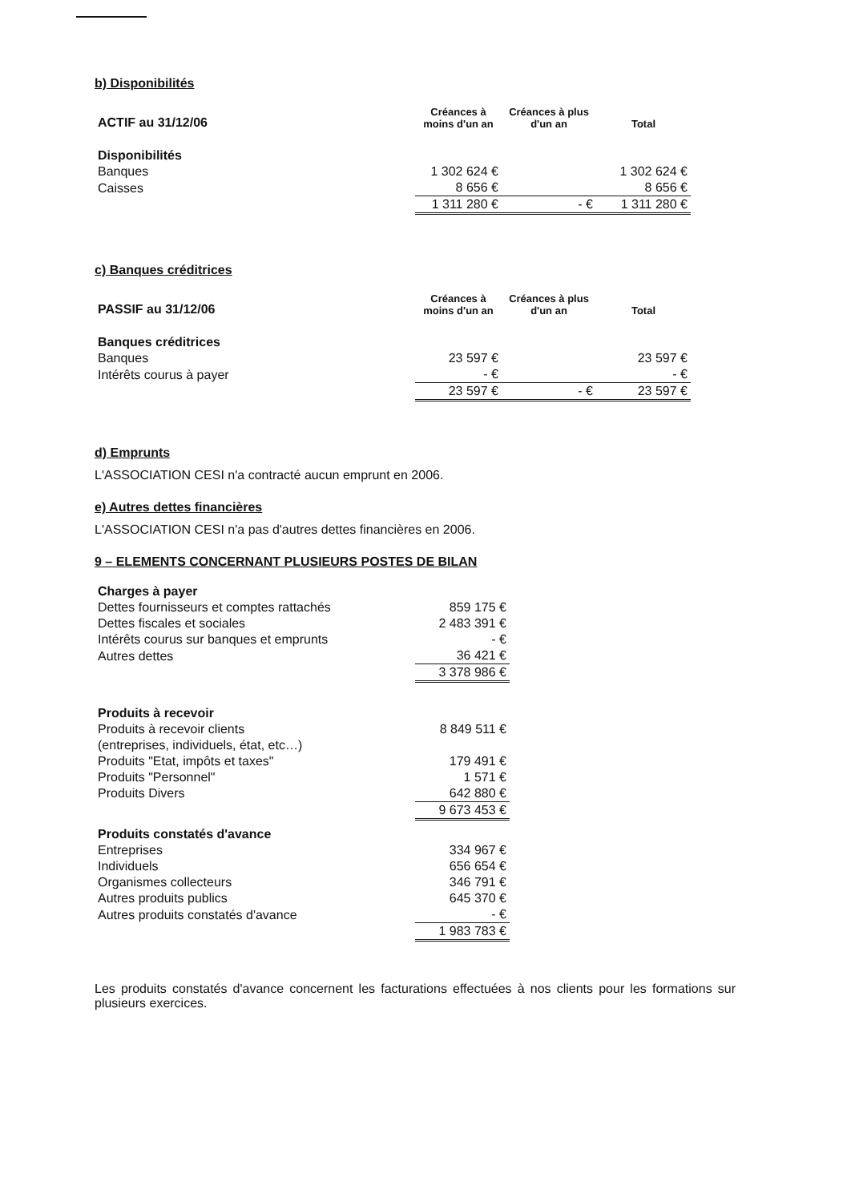b) Disponibilités
| ACTIF au 31/12/06 | Créances à moins d'un an | Créances à plus d'un an | Total |
| Disponibilités | | | |
| Banques | 1 302 624 € | | 1 302 624 € |
| Caisses | 8 656 € | | 8 656 € |
| | 1 311 280 € | - € | 1 311 280 € |
c) Banques créditrices
| PASSIF au 31/12/06 | Créances à moins d'un an | Créances à plus d'un an | Total |
| Banques créditrices | | | |
| Banques | 23 597 € | | 23 597 € |
| Intérêts courus à payer | - € | | - € |
| | 23 597 € | - € | 23 597 € |
d) Emprunts
L'ASSOCIATION CESI n'a contracté aucun emprunt en 2006.
e) Autres dettes financières
L'ASSOCIATION CESI n'a pas d'autres dettes financières en 2006.
9 – ELEMENTS CONCERNANT PLUSIEURS POSTES DE BILAN
| Charges à payer | |
| Dettes fournisseurs et comptes rattachés | 859 175 € |
| Dettes fiscales et sociales | 2 483 391 € |
| Intérêts courus sur banques et emprunts | - € |
| Autres dettes | 36 421 € |
| | 3 378 986 € |
| Produits à recevoir | |
| Produits à recevoir clients | 8 849 511 € |
| (entreprises, individuels, état, etc…) | |
| Produits "Etat, impôts et taxes" | 179 491 € |
| Produits "Personnel" | 1 571 € |
| Produits Divers | 642 880 € |
| | 9 673 453 € |
| Produits constatés d'avance | |
| Entreprises | 334 967 € |
| Individuels | 656 654 € |
| Organismes collecteurs | 346 791 € |
| Autres produits publics | 645 370 € |
| Autres produits constatés d'avance | - € |
| | 1 983 783 € |
Les produits constatés d'avance concernent les facturations effectuées à nos clients pour les formations sur plusieurs exercices.